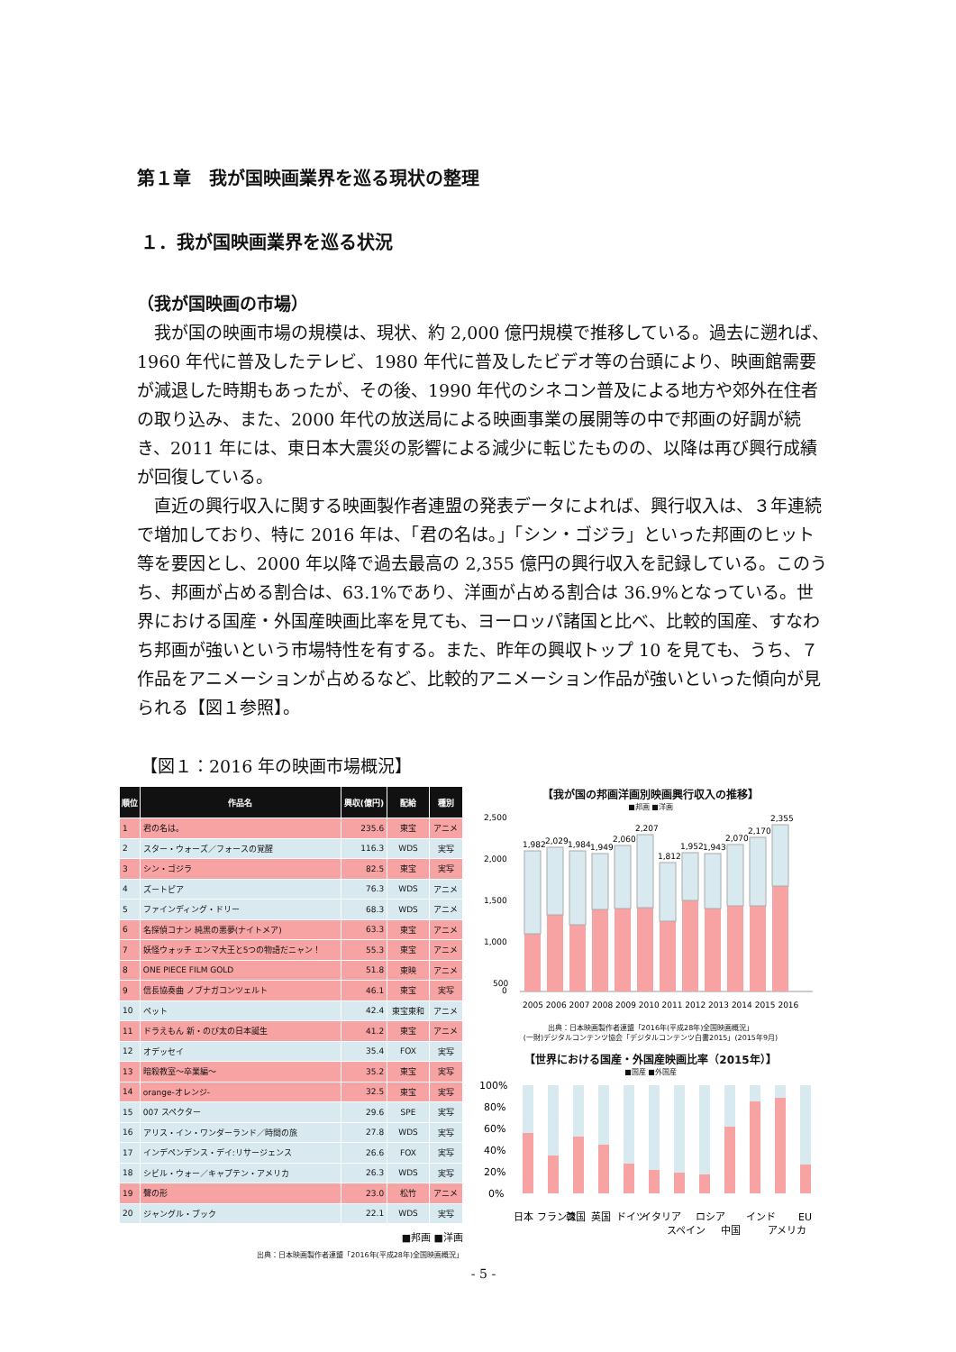第１章　我が国映画業界を巡る現状の整理
１．我が国映画業界を巡る状況
（我が国映画の市場）
我が国の映画市場の規模は、現状、約 2,000 億円規模で推移している。過去に遡れば、1960 年代に普及したテレビ、1980 年代に普及したビデオ等の台頭により、映画館需要が減退した時期もあったが、その後、1990 年代のシネコン普及による地方や郊外在住者の取り込み、また、2000 年代の放送局による映画事業の展開等の中で邦画の好調が続き、2011 年には、東日本大震災の影響による減少に転じたものの、以降は再び興行成績が回復している。
直近の興行収入に関する映画製作者連盟の発表データによれば、興行収入は、３年連続で増加しており、特に 2016 年は、「君の名は。」「シン・ゴジラ」といった邦画のヒット等を要因とし、2000 年以降で過去最高の 2,355 億円の興行収入を記録している。このうち、邦画が占める割合は、63.1%であり、洋画が占める割合は 36.9%となっている。世界における国産・外国産映画比率を見ても、ヨーロッパ諸国と比べ、比較的国産、すなわち邦画が強いという市場特性を有する。また、昨年の興収トップ 10 を見ても、うち、７作品をアニメーションが占めるなど、比較的アニメーション作品が強いといった傾向が見られる【図１参照】。
【図１：2016 年の映画市場概況】
| 順位 | 作品名 | 興収(億円) | 配給 | 種別 |
| --- | --- | --- | --- | --- |
| 1 | 君の名は。 | 235.6 | 東宝 | アニメ |
| 2 | スター・ウォーズ／フォースの覚醒 | 116.3 | WDS | 実写 |
| 3 | シン・ゴジラ | 82.5 | 東宝 | 実写 |
| 4 | ズートピア | 76.3 | WDS | アニメ |
| 5 | ファインディング・ドリー | 68.3 | WDS | アニメ |
| 6 | 名探偵コナン 純黒の悪夢(ナイトメア) | 63.3 | 東宝 | アニメ |
| 7 | 妖怪ウォッチ エンマ大王と5つの物語だニャン！ | 55.3 | 東宝 | アニメ |
| 8 | ONE PIECE FILM GOLD | 51.8 | 東映 | アニメ |
| 9 | 信長協奏曲 ノブナガコンツェルト | 46.1 | 東宝 | 実写 |
| 10 | ペット | 42.4 | 東宝東和 | アニメ |
| 11 | ドラえもん 新・のび太の日本誕生 | 41.2 | 東宝 | アニメ |
| 12 | オデッセイ | 35.4 | FOX | 実写 |
| 13 | 暗殺教室～卒業編～ | 35.2 | 東宝 | 実写 |
| 14 | orange-オレンジ- | 32.5 | 東宝 | 実写 |
| 15 | 007 スペクター | 29.6 | SPE | 実写 |
| 16 | アリス・イン・ワンダーランド／時間の旅 | 27.8 | WDS | 実写 |
| 17 | インデペンデンス・デイ:リサージェンス | 26.6 | FOX | 実写 |
| 18 | シビル・ウォー／キャプテン・アメリカ | 26.3 | WDS | 実写 |
| 19 | 聲の形 | 23.0 | 松竹 | アニメ |
| 20 | ジャングル・ブック | 22.1 | WDS | 実写 |
■邦画 ■洋画
出典：日本映画製作者連盟「2016年(平成28年)全国映画概況」
【我が国の邦画洋画別映画興行収入の推移】
■邦画 ■洋画
2,500
2,000
1,500
1,000
500
0
1,982
2,029
1,984
1,949
2,060
2,207
1,812
1,952
1,943
2,070
2,170
2,355
2005 2006 2007 2008 2009 2010 2011 2012 2013 2014 2015 2016
出典：日本映画製作者連盟「2016年(平成28年)全国映画概況」
(一財)デジタルコンテンツ協会「デジタルコンテンツ白書2015」(2015年9月)
【世界における国産・外国産映画比率（2015年）】
■国産 ■外国産
100%
80%
60%
40%
20%
0%
日本
フランス
韓国
英国
ドイツ
イタリア
スペイン
ロシア
中国
インド
アメリカ
EU
- 5 -